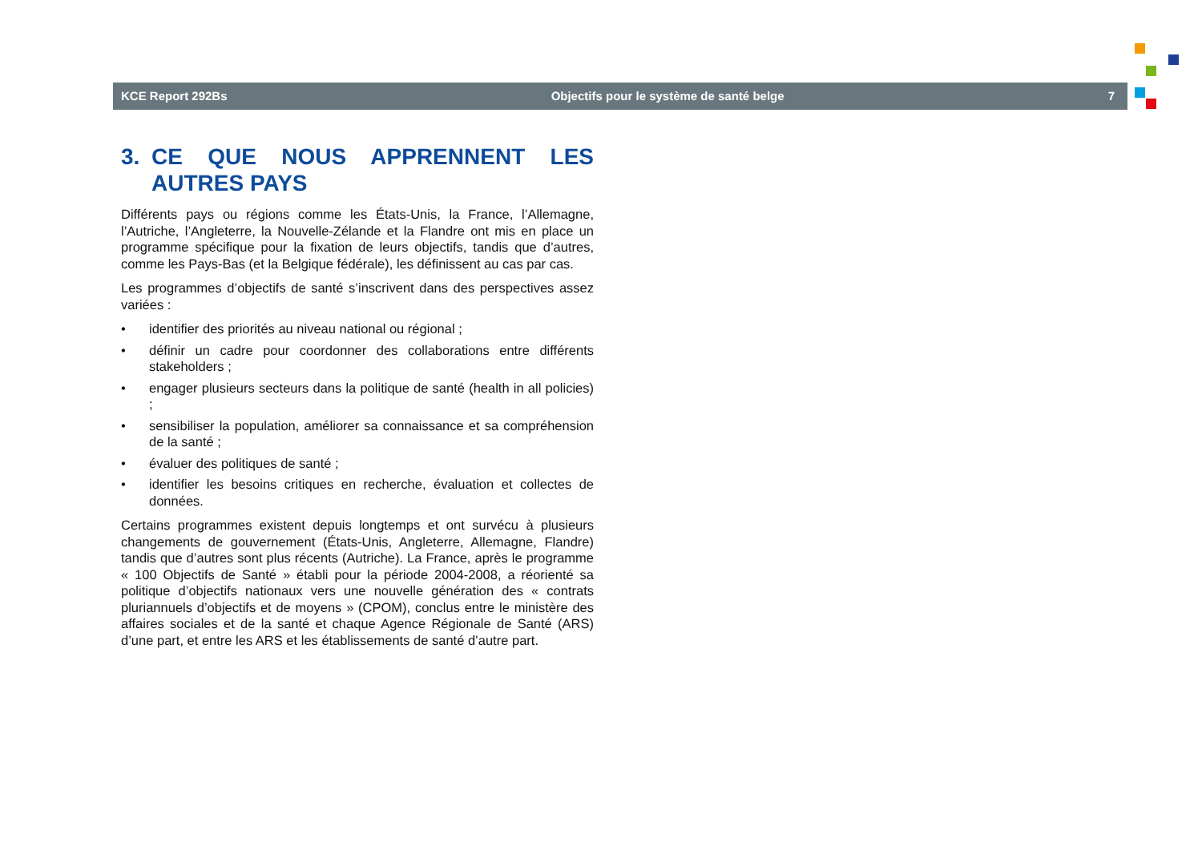KCE Report 292Bs Objectifs pour le système de santé belge 7
3. CE QUE NOUS APPRENNENT LES AUTRES PAYS
Différents pays ou régions comme les États-Unis, la France, l’Allemagne, l’Autriche, l’Angleterre, la Nouvelle-Zélande et la Flandre ont mis en place un programme spécifique pour la fixation de leurs objectifs, tandis que d’autres, comme les Pays-Bas (et la Belgique fédérale), les définissent au cas par cas.
Les programmes d’objectifs de santé s’inscrivent dans des perspectives assez variées :
• identifier des priorités au niveau national ou régional ;
• définir un cadre pour coordonner des collaborations entre différents stakeholders ;
• engager plusieurs secteurs dans la politique de santé (health in all policies) ;
• sensibiliser la population, améliorer sa connaissance et sa compréhension de la santé ;
• évaluer des politiques de santé ;
• identifier les besoins critiques en recherche, évaluation et collectes de données.
Certains programmes existent depuis longtemps et ont survécu à plusieurs changements de gouvernement (États-Unis, Angleterre, Allemagne, Flandre) tandis que d’autres sont plus récents (Autriche). La France, après le programme « 100 Objectifs de Santé » établi pour la période 2004-2008, a réorienté sa politique d’objectifs nationaux vers une nouvelle génération des « contrats pluriannuels d’objectifs et de moyens » (CPOM), conclus entre le ministère des affaires sociales et de la santé et chaque Agence Régionale de Santé (ARS) d’une part, et entre les ARS et les établissements de santé d’autre part.